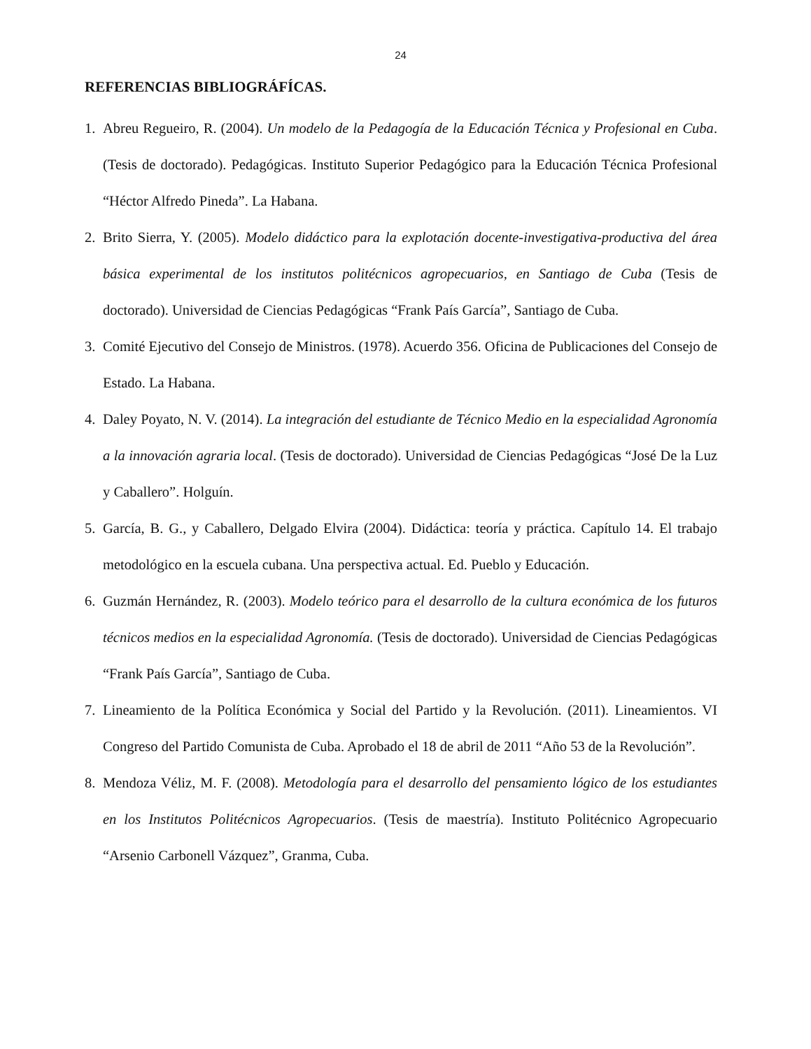24
REFERENCIAS BIBLIOGRÁFÍCAS.
1. Abreu Regueiro, R. (2004). Un modelo de la Pedagogía de la Educación Técnica y Profesional en Cuba. (Tesis de doctorado). Pedagógicas. Instituto Superior Pedagógico para la Educación Técnica Profesional “Héctor Alfredo Pineda”. La Habana.
2. Brito Sierra, Y. (2005). Modelo didáctico para la explotación docente-investigativa-productiva del área básica experimental de los institutos politécnicos agropecuarios, en Santiago de Cuba (Tesis de doctorado). Universidad de Ciencias Pedagógicas “Frank País García”, Santiago de Cuba.
3. Comité Ejecutivo del Consejo de Ministros. (1978). Acuerdo 356. Oficina de Publicaciones del Consejo de Estado. La Habana.
4. Daley Poyato, N. V. (2014). La integración del estudiante de Técnico Medio en la especialidad Agronomía a la innovación agraria local. (Tesis de doctorado). Universidad de Ciencias Pedagógicas “José De la Luz y Caballero”. Holguín.
5. García, B. G., y Caballero, Delgado Elvira (2004). Didáctica: teoría y práctica. Capítulo 14. El trabajo metodológico en la escuela cubana. Una perspectiva actual. Ed. Pueblo y Educación.
6. Guzmán Hernández, R. (2003). Modelo teórico para el desarrollo de la cultura económica de los futuros técnicos medios en la especialidad Agronomía. (Tesis de doctorado). Universidad de Ciencias Pedagógicas “Frank País García”, Santiago de Cuba.
7. Lineamiento de la Política Económica y Social del Partido y la Revolución. (2011). Lineamientos. VI Congreso del Partido Comunista de Cuba. Aprobado el 18 de abril de 2011 “Año 53 de la Revolución”.
8. Mendoza Véliz, M. F. (2008). Metodología para el desarrollo del pensamiento lógico de los estudiantes en los Institutos Politécnicos Agropecuarios. (Tesis de maestría). Instituto Politécnico Agropecuario “Arsenio Carbonell Vázquez”, Granma, Cuba.